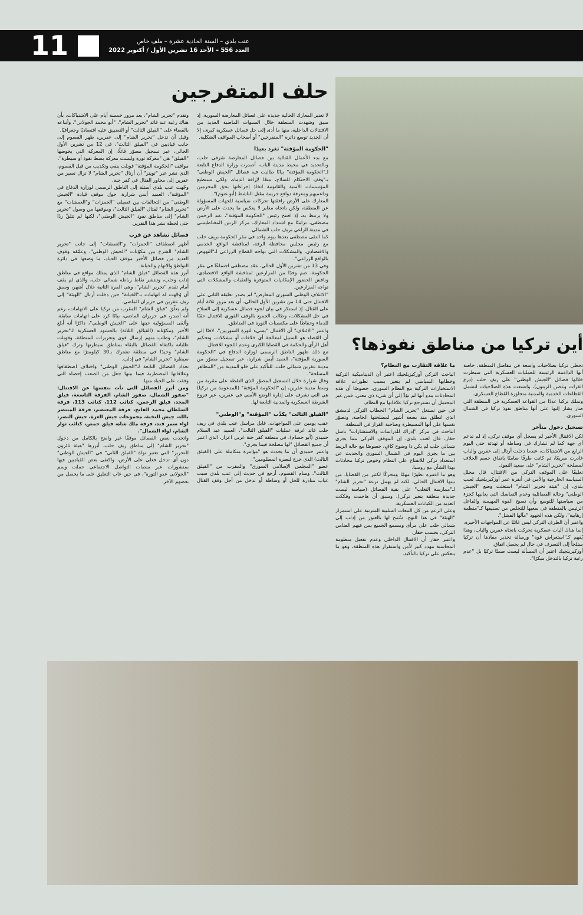11
عنب بلدي – السنة الحادية عشرة – ملف خاص
العدد 556 – الأحد 16 تشرين الأول / أكتوبر 2022
أين تركيا من مناطق نفوذها؟
تحظى تركيا بصلاحيات واسعة في مفاصل المنطقة، خاصة أنها الداعمة الرئيسة للعمليات العسكرية التي سيطرت خلالها فصائل "الجيش الوطني" على ريف حلب (درع الفرات وغصن الزيتون)، واتسعت هذه الصلاحيات لتشمل القطاعات الخدمية والمدنية متجاوزة القطاع العسكري.
وتملك تركيا عددًا من القواعد العسكرية في المنطقة التي صار يشار إليها على أنها مناطق نفوذ تركيا في الشمال السوري.
تسجيل دخول متأخر
لكن الاقتتال الأخير لم يسجل أي موقف تركي، إذ لم تدعم أي جهة كما لم تشارك في وساطة أو تهدئة حتى اليوم الرابع من الاشتباكات، عندما دخلت أرتال إلى عفرين والباب غادرت سريعًا، ثم كانت طرفًا ضامنًا باتفاق حسم الخلاف لمصلحة "تحرير الشام" على صعيد النفوذ.
تعليقًا على الموقف التركي من الاقتتال، قال محلل السياسة الخارجية والأمن في أنقرة عمر أوزكيزيلجيك لعنب بلدي، إن "هيئة تحرير الشام" استغلت وضع "الجيش الوطني" وحالة الفصائلية وعدم التماسك التي يعانيها كجزء من سياستها للتوسع وأن تصبح القوة المهيمنة والفاعل الرئيس بالمنطقة في سعيها للتخلص من تصنيفها كـ"منظمة إرهابية"، ولكن هذه الجهود "مآلها الفشل".
واعتبر أن الطرف التركي ليس غائبًا عن المواجهات الأخيرة، إنما هناك آليات عسكرية تحركت باتجاه عفرين والباب، وهذا يُفهم كـ"استعراض قوة" ورسالة تحذير مفادها أن تركيا ستلجأ إلى التصرف في حال لم يحصل اتفاق.
أوزكيزيلجيك اعتبر أن المسألة ليست صمتًا تركيًا بل "عدم رغبة تركيا بالتدخل مبكرًا".
ما علاقة التقارب مع النظام؟
الباحث التركي أوزكيزيلجيك اعتبر أن الديناميكية التركية وخطابها السياسي لم يتغير بسبب تطورات علاقة الاستخبارات التركية مع النظام السوري، خصوصًا أن هذه المحادثات يبدو أنها لم تؤدِّ إلى أي شيء ذي معنى، فمن غير المحتمل أن تسترجع تركيا علاقاتها مع النظام.
في حين تستغل "تحرير الشام" الخطاب التركي لدمشق الذي انطلق منذ بضعة أشهر لمصلحتها الخاصة، وتصوّر نفسها على أنها المسيطرة وصاحبة القرار في المنطقة.
الباحث في مركز "إدراك للدراسات والاستشارات" باسل حفار، قال لعنب بلدي، إن الموقف التركي مما يجري شمالي حلب لم يكن ذا وضوح كافٍ، خصوصًا مع حالة الربط بين ما يجري اليوم في الشمال السوري والحديث عن استعداد تركي للانفتاح على النظام وخوض تركيا محادثات بهذا الشأن مع روسيا.
وهو ما اعتبره تطورًا مهمًا ومحركًا لكثير من القضايا، من بينها الاقتتال الحالي، لكنه لم يهمل نزعة "تحرير الشام" لـ"ممارسة التغلب" على بقية الفصائل (سياسة ليست جديدة متعلقة بتغير تركي)، وسبق أن هاجمت وفككت العديد من الكيانات العسكرية.
وعلى الرغم من كل التبعات السلبية المترتبة على استمرار "الهيئة" في هذا النهج، سُمح لها بالعبور من إدلب إلى شمالي حلب على مرأى ومسمع الجميع بمن فيهم الضامن التركي، بحسب حفار.
واعتبر حفار أن الاقتتال الداخلي وعدم تفعيل منظومة المحاسبة مهدد كبير لأمن واستقرار هذه المنطقة، وهو ما ينعكس على تركيا بالتأكيد.
حلف المتفرجين
لا تعتبر المعارك الحالية جديدة على فصائل المعارضة السورية، إذ سبق وشهدت المنطقة خلال السنوات الماضية العديد من الاقتتالات الداخلية، منها ما أدى إلى حل فصائل عسكرية كبرى، إلا أن الجديد توسع دائرة "المتفرجين" أو أصحاب المواقف الشكلية.
"الحكومة المؤقتة" تغرد بعيدًا
مع بدء الأعمال القتالية بين فصائل المعارضة شرقي حلب، وبالتحديد في محيط مدينة الباب، أصدرت وزارة الدفاع التابعة لـ"الحكومة المؤقتة" بيانًا طالبت فيه فصائل "الجيش الوطني" بـ"وقف الاحتكام للسلاح، منعًا لإراقة الدماء، ولكي تستطيع المؤسسات الأمنية والقانونية اتخاذ إجراءاتها بحق المجرمين وداعميهم ومعرفة دوافع جريمة مقتل الناشط (أبو غنوم)".
المعارك على الأرض رافقتها تحركات سياسية للجهات المسؤولة عن المنطقة، ولكن باتجاه مغاير لا يعكس ما يحدث على الأرض ولا يرتبط به، إذ افتتح رئيس "الحكومة المؤقتة"، عبد الرحمن مصطفى، تزامنًا مع اشتداد المعارك، مركز الرنين المغناطيسي في مدينة الراعي بريف حلب الشمالي.
كما التقى مصطفى بعدها بيوم واحد في مقر الحكومة بريف حلب مع رئيس مجلس محافظة الرقة، لمناقشة الواقع الخدمي والاقتصادي، والمشكلات التي تواجه القطاع الزراعي لـ"النهوض بالواقع الزراعي".
وفي 13 من تشرين الأول الحالي، عقد مصطفى اجتماعًا في مقر الحكومة، ضم وفدًا من المزارعين لمناقشة الواقع الاقتصادي، وناقش الحضور الإمكانيات المتوفرة والعقبات والمشكلات التي تواجه المزارعين.
"الائتلاف الوطني السوري المعارض" لم يصدر تعليقه الثاني على الاقتتال حتى 14 من تشرين الأول الحالي، أي بعد مرور ثلاثة أيام على القتال، إذ استنكر في بيان لجوء فصائل عسكرية إلى السلاح في حل المشكلات، وطالب الجميع بالوقف الفوري للاقتتال حقنًا للدماء وحفاظًا على مكتسبات الثورة في المناطق.
واعتبر "الائتلاف" أن الاقتتال "يسيء لثورة السوريين"، لافتًا إلى أن القضاء هو السبيل لمعالجة أي خلافات أو مشكلات، وتحكيم أهل الرأي والحكمة في القضايا الكبرى وعدم اللجوء للاقتتال.
تبع ذلك ظهور الناطق الرسمي لوزارة الدفاع في "الحكومة السورية المؤقتة"، العميد أيمن شرارة، عبر تسجيل مصوّر من مدينة عفرين شمالي حلب، للتأكيد على خلو المدينة من "المظاهر المسلحة".
وقال شرارة خلال التسجيل المصوّر الذي التقطه على مقربة من وسط مدينة عفرين، إن "الحكومة المؤقتة" (المدعومة من تركيا) هي التي تشرف على إدارة الوضع الأمني في عفرين، عبر فروع الشرطة العسكرية والمدنية التابعة لها.
"الفيلق الثالث" يكذّب "المؤقتة" و"الوطني"
عقب يومين على المواجهات، قابل مراسل عنب بلدي في ريف حلب قائد غرفة عمليات "الفيلق الثالث"، العميد عبد السلام حميدي (أبو حسام)، في منطقة كفر جنة غربي اعزاز، الذي اعتبر أن جميع الفصائل "لها مصلحة فيما يجري".
واعتبر حميدي أن ما يحدث هو "مؤامرة متكاملة على (الفيلق الثالث) الذي خرج لنصرة المظلومين".
عضو "المجلس الإسلامي السوري" والمقرب من "الفيلق الثالث"، وسام القسوم، أرجع في حديث إلى عنب بلدي سبب غياب مبادرة للحل أو وساطة أو تدخل من أجل وقف القتال وتقدم "تحرير الشام"، بعد مرور خمسة أيام على الاشتباكات، بأن هناك رغبة عند قائد "تحرير الشام"، "أبو محمد الجولاني"، وأتباعه بالقضاء على "الفيلق الثالث" أو التضييق عليه اقتصاديًا وجغرافيًا.
وقبل أن تدخل "تحرير الشام" إلى عفرين، ظهر القسوم إلى جانب قياديين في "الفيلق الثالث"، في 12 من تشرين الأول الحالي، عبر تسجيل مصوّر قائلًا، إن المعركة التي يخوضها "الفيلق" هي "معركة ثورة وليست معركة بسط نفوذ أو سيطرة".
مواقف "الحكومة المؤقتة" قوبلت بنفي وتكذيب من قبل القسوم، الذي نشر عبر "تويتر" أن أرتال "تحرير الشام" لا تزال تسير من عفرين إلى محاور القتال في كفر جنة.
وجّهت عنب بلدي أسئلة إلى الناطق الرسمي لوزارة الدفاع في "المؤقتة"، العميد أيمن شرارة، حول موقف قيادة "الجيش الوطني" من التحالفات بين فصيلي "الحمزات" و"العمشات" مع "تحرير الشام" لقتال "الفيلق الثالث"، وموقفها من وصول "تحرير الشام" إلى مناطق نفوذ "الجيش الوطني"، لكنها لم تتلقَّ ردًا حتى لحظة نشر هذا التقرير.
فصائل تشاهد عن قرب
أظهر اصطفاف "الحمزات" و"العمشات" إلى جانب "تحرير الشام" الشرخ بين مكوّنات "الجيش الوطني"، وعمّقه وقوف العديد من فصائل الأخير موقف الحياد، ما وضعها في دائرة التواطؤ والاتهام والخيانة.
أبرز هذه الفصائل "فيلق الشام" الذي يمتلك مواقع في مناطق إدلب وحلب، وتنتشر نقاط رباطه شمالي حلب، والذي لم يقف أمام تقدم "تحرير الشام"، وهي المرة الثانية خلال أشهر، وسبق أن وُجّهت له اتهامات بـ"الخيانة" حين دخلت أرتال "الهيئة" إلى ريف عفرين في حزيران الماضي.
ولم يعلّق "فيلق الشام" المقرب من تركيا على الاتهامات، رغم أنه أصدر، في حزيران الماضي، بيانًا كرد على اتهامات سابقة، وألقى المسؤولية حينها على "الجيش الوطني"، ذاكرًا أنه أبلغ الأخير ومكوّناته (الفيالق الثلاثة) بالحشود العسكرية لـ"تحرير الشام"، وطلب منهم إرسال قوى وتعزيزات للمنطقة، وقوبلت طلباته باكتفاء الفصائل بالبقاء بمناطق سيطرتها وترك "فيلق الشام" وحيدًا في منطقة تشترك بـ30 كيلومترًا مع مناطق سيطرة "تحرير الشام" في إدلب.
تعداد الفصائل التابعة لـ"الجيش الوطني" واختلاف اصطفافها وعلاقاتها المضطربة فيما بينها جعل من الصعب إحصاء التي وقفت على الحياد منها.
ومن أبرز الفصائل التي نأت بنفسها عن الاقتتال: "صقور الشمال، صقور الشام، الفرقة التاسعة، فيلق المجد، فيلق الرحمن، كتائب 112، كتائب 113، فرقة السلطان محمد الفاتح، فرقة المعتصم، فرقة المنتصر بالله، جيش النخبة، مجموعات جيش العزة، جيش النصر، لواء سمر قند، فرقة ملك شاه، فيلق حمص، كتائب ثوار الشام، لواء الشمال".
واتخذت بعض الفصائل موقفًا غير واضح بالكامل من دخول "تحرير الشام" إلى مناطق ريف حلب، أبرزها "هيئة ثائرون للتحرير" التي تعتبر نواة "الفيلق الثاني" في "الجيش الوطني" دون أي تدخل فعلي على الأرض، واكتفى بعض القياديين فيها بمنشورات عبر منصات التواصل الاجتماعي حملت وسم "الجولاني عدو الثورة"، في حين غاب التعليق على ما يحصل من بعضهم الآخر.